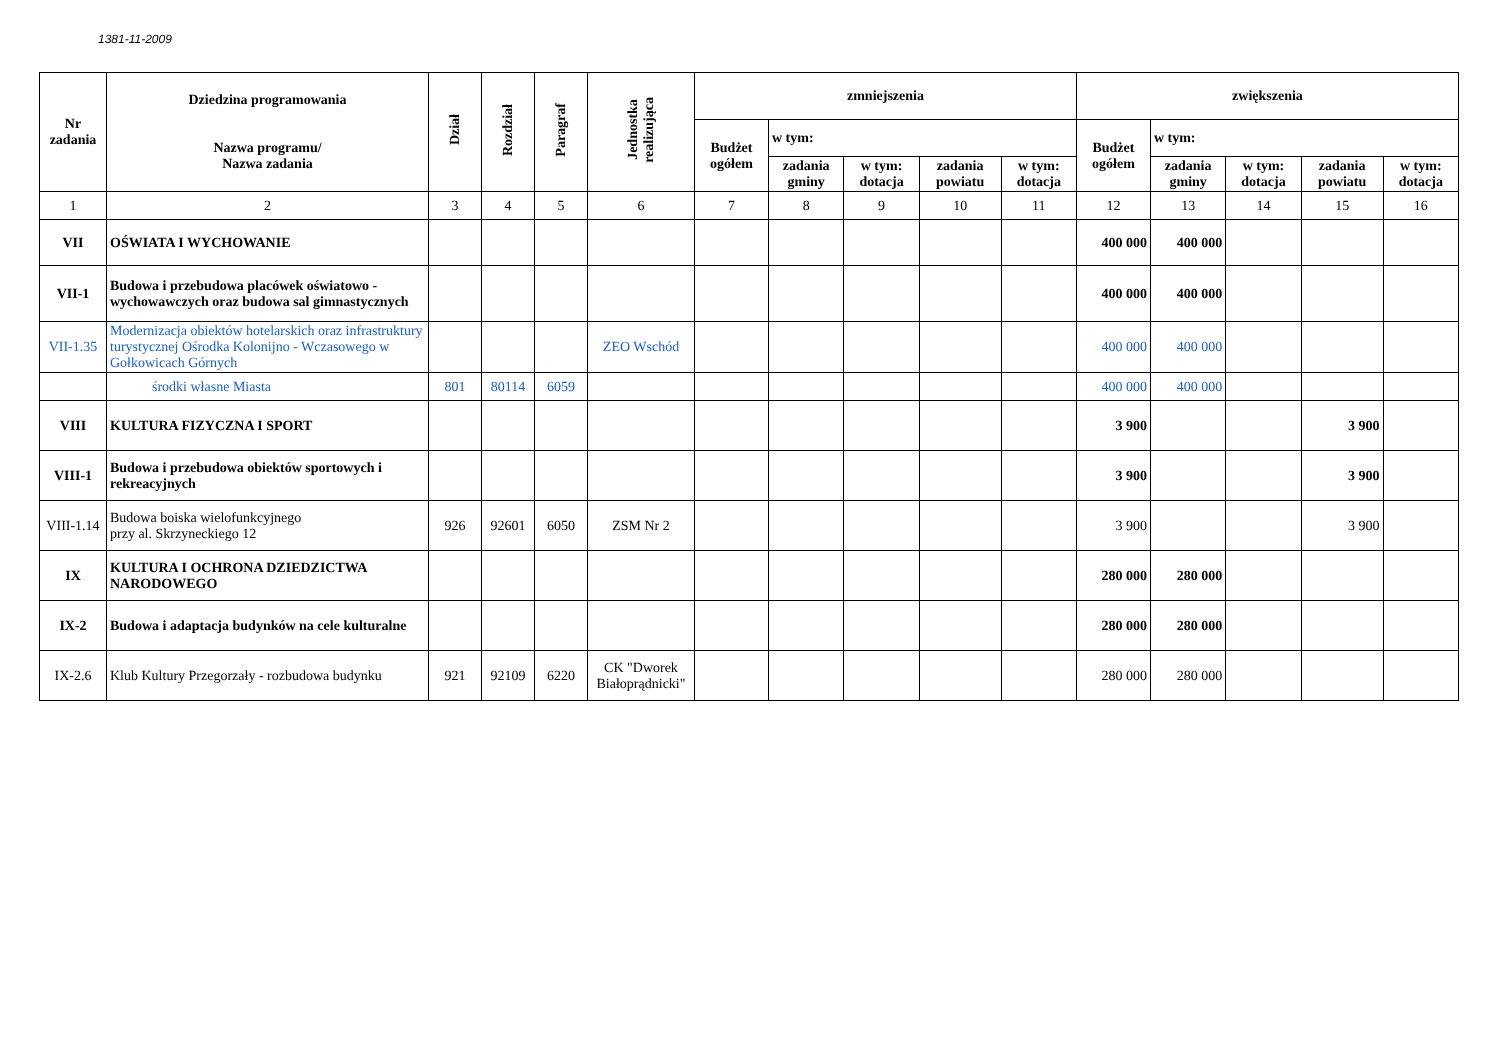1381-11-2009
| Nr zadania | Dziedzina programowania Nazwa programu/ Nazwa zadania | Dział | Rozdział | Paragraf | Jednostka realizująca | zmniejszenia | | | | | zwiększenia | | | | |
| --- | --- | --- | --- | --- | --- | --- | --- | --- | --- | --- | --- | --- | --- | --- | --- |
| | | | | | | Budżet ogółem | w tym: | | | | Budżet ogółem | w tym: | | | |
| | | | | | | | zadania gminy | w tym: dotacja | zadania powiatu | w tym: dotacja | | zadania gminy | w tym: dotacja | zadania powiatu | w tym: dotacja |
| 1 | 2 | 3 | 4 | 5 | 6 | 7 | 8 | 9 | 10 | 11 | 12 | 13 | 14 | 15 | 16 |
| VII | OŚWIATA I WYCHOWANIE | | | | | | | | | | 400 000 | 400 000 | | | |
| VII-1 | Budowa i przebudowa placówek oświatowo - wychowawczych oraz budowa sal gimnastycznych | | | | | | | | | | 400 000 | 400 000 | | | |
| VII-1.35 | Modernizacja obiektów hotelarskich oraz infrastruktury turystycznej Ośrodka Kolonijno - Wczasowego w Gołkowicach Górnych | | | | ZEO Wschód | | | | | | 400 000 | 400 000 | | | |
| | środki własne Miasta | 801 | 80114 | 6059 | | | | | | | 400 000 | 400 000 | | | |
| VIII | KULTURA FIZYCZNA I SPORT | | | | | | | | | | 3 900 | | | 3 900 | |
| VIII-1 | Budowa i przebudowa obiektów sportowych i rekreacyjnych | | | | | | | | | | 3 900 | | | 3 900 | |
| VIII-1.14 | Budowa boiska wielofunkcyjnego przy al. Skrzyneckiego 12 | 926 | 92601 | 6050 | ZSM Nr 2 | | | | | | 3 900 | | | 3 900 | |
| IX | KULTURA I OCHRONA DZIEDZICTWA NARODOWEGO | | | | | | | | | | 280 000 | 280 000 | | | |
| IX-2 | Budowa i adaptacja budynków na cele kulturalne | | | | | | | | | | 280 000 | 280 000 | | | |
| IX-2.6 | Klub Kultury Przegorzały - rozbudowa budynku | 921 | 92109 | 6220 | CK "Dworek Białoprądnicki" | | | | | | 280 000 | 280 000 | | | |